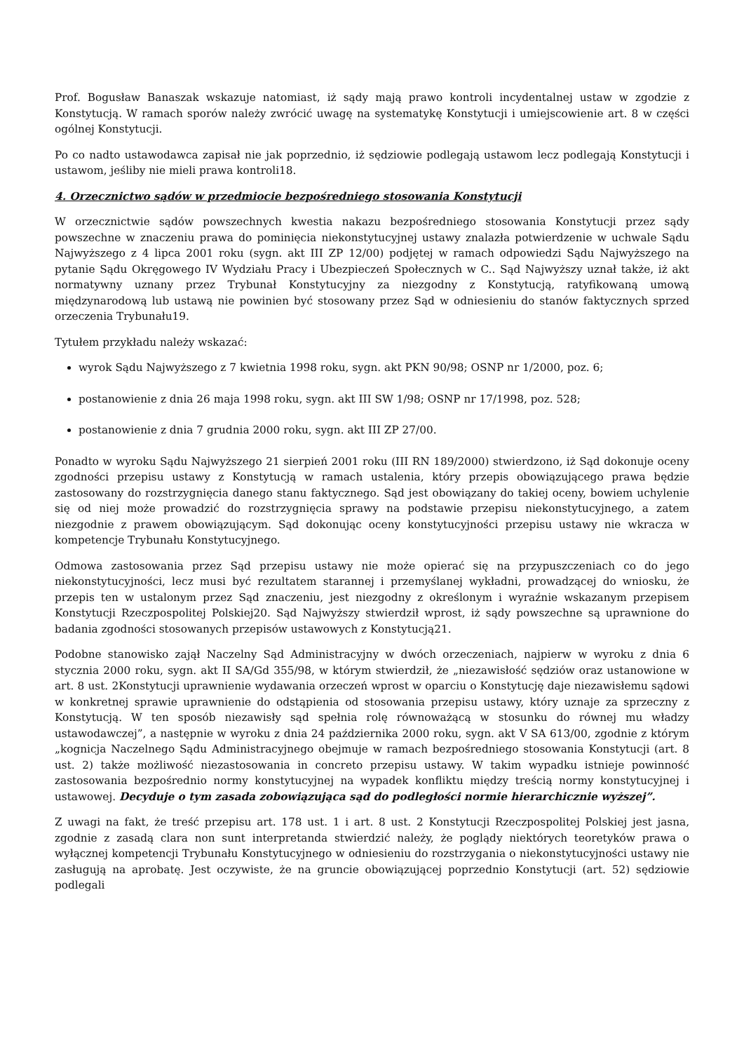Prof. Bogusław Banaszak wskazuje natomiast, iż sądy mają prawo kontroli incydentalnej ustaw w zgodzie z Konstytucją. W ramach sporów należy zwrócić uwagę na systematykę Konstytucji i umiejscowienie art. 8 w części ogólnej Konstytucji.
Po co nadto ustawodawca zapisał nie jak poprzednio, iż sędziowie podlegają ustawom lecz podlegają Konstytucji i ustawom, jeśliby nie mieli prawa kontroli18.
4. Orzecznictwo sądów w przedmiocie bezpośredniego stosowania Konstytucji
W orzecznictwie sądów powszechnych kwestia nakazu bezpośredniego stosowania Konstytucji przez sądy powszechne w znaczeniu prawa do pominięcia niekonstytucyjnej ustawy znalazła potwierdzenie w uchwale Sądu Najwyższego z 4 lipca 2001 roku (sygn. akt III ZP 12/00) podjętej w ramach odpowiedzi Sądu Najwyższego na pytanie Sądu Okręgowego IV Wydziału Pracy i Ubezpieczeń Społecznych w C.. Sąd Najwyższy uznał także, iż akt normatywny uznany przez Trybunał Konstytucyjny za niezgodny z Konstytucją, ratyfikowaną umową międzynarodową lub ustawą nie powinien być stosowany przez Sąd w odniesieniu do stanów faktycznych sprzed orzeczenia Trybunału19.
Tytułem przykładu należy wskazać:
wyrok Sądu Najwyższego z 7 kwietnia 1998 roku, sygn. akt PKN 90/98; OSNP nr 1/2000, poz. 6;
postanowienie z dnia 26 maja 1998 roku, sygn. akt III SW 1/98; OSNP nr 17/1998, poz. 528;
postanowienie z dnia 7 grudnia 2000 roku, sygn. akt III ZP 27/00.
Ponadto w wyroku Sądu Najwyższego 21 sierpień 2001 roku (III RN 189/2000) stwierdzono, iż Sąd dokonuje oceny zgodności przepisu ustawy z Konstytucją w ramach ustalenia, który przepis obowiązującego prawa będzie zastosowany do rozstrzygnięcia danego stanu faktycznego. Sąd jest obowiązany do takiej oceny, bowiem uchylenie się od niej może prowadzić do rozstrzygnięcia sprawy na podstawie przepisu niekonstytucyjnego, a zatem niezgodnie z prawem obowiązującym. Sąd dokonując oceny konstytucyjności przepisu ustawy nie wkracza w kompetencje Trybunału Konstytucyjnego.
Odmowa zastosowania przez Sąd przepisu ustawy nie może opierać się na przypuszczeniach co do jego niekonstytucyjności, lecz musi być rezultatem starannej i przemyślanej wykładni, prowadzącej do wniosku, że przepis ten w ustalonym przez Sąd znaczeniu, jest niezgodny z określonym i wyraźnie wskazanym przepisem Konstytucji Rzeczpospolitej Polskiej20. Sąd Najwyższy stwierdził wprost, iż sądy powszechne są uprawnione do badania zgodności stosowanych przepisów ustawowych z Konstytucją21.
Podobne stanowisko zajął Naczelny Sąd Administracyjny w dwóch orzeczeniach, najpierw w wyroku z dnia 6 stycznia 2000 roku, sygn. akt II SA/Gd 355/98, w którym stwierdził, że „niezawisłość sędziów oraz ustanowione w art. 8 ust. 2Konstytucji uprawnienie wydawania orzeczeń wprost w oparciu o Konstytucję daje niezawisłemu sądowi w konkretnej sprawie uprawnienie do odstąpienia od stosowania przepisu ustawy, który uznaje za sprzeczny z Konstytucją. W ten sposób niezawisły sąd spełnia rolę równoważącą w stosunku do równej mu władzy ustawodawczej”, a następnie w wyroku z dnia 24 października 2000 roku, sygn. akt V SA 613/00, zgodnie z którym „kognicja Naczelnego Sądu Administracyjnego obejmuje w ramach bezpośredniego stosowania Konstytucji (art. 8 ust. 2) także możliwość niezastosowania in concreto przepisu ustawy. W takim wypadku istnieje powinność zastosowania bezpośrednio normy konstytucyjnej na wypadek konfliktu między treścią normy konstytucyjnej i ustawowej. Decyduje o tym zasada zobowiązująca sąd do podległości normie hierarchicznie wyższej”.
Z uwagi na fakt, że treść przepisu art. 178 ust. 1 i art. 8 ust. 2 Konstytucji Rzeczpospolitej Polskiej jest jasna, zgodnie z zasadą clara non sunt interpretanda stwierdzić należy, że poglądy niektórych teoretyków prawa o wyłącznej kompetencji Trybunału Konstytucyjnego w odniesieniu do rozstrzygania o niekonstytucyjności ustawy nie zasługują na aprobatę. Jest oczywiste, że na gruncie obowiązującej poprzednio Konstytucji (art. 52) sędziowie podlegali